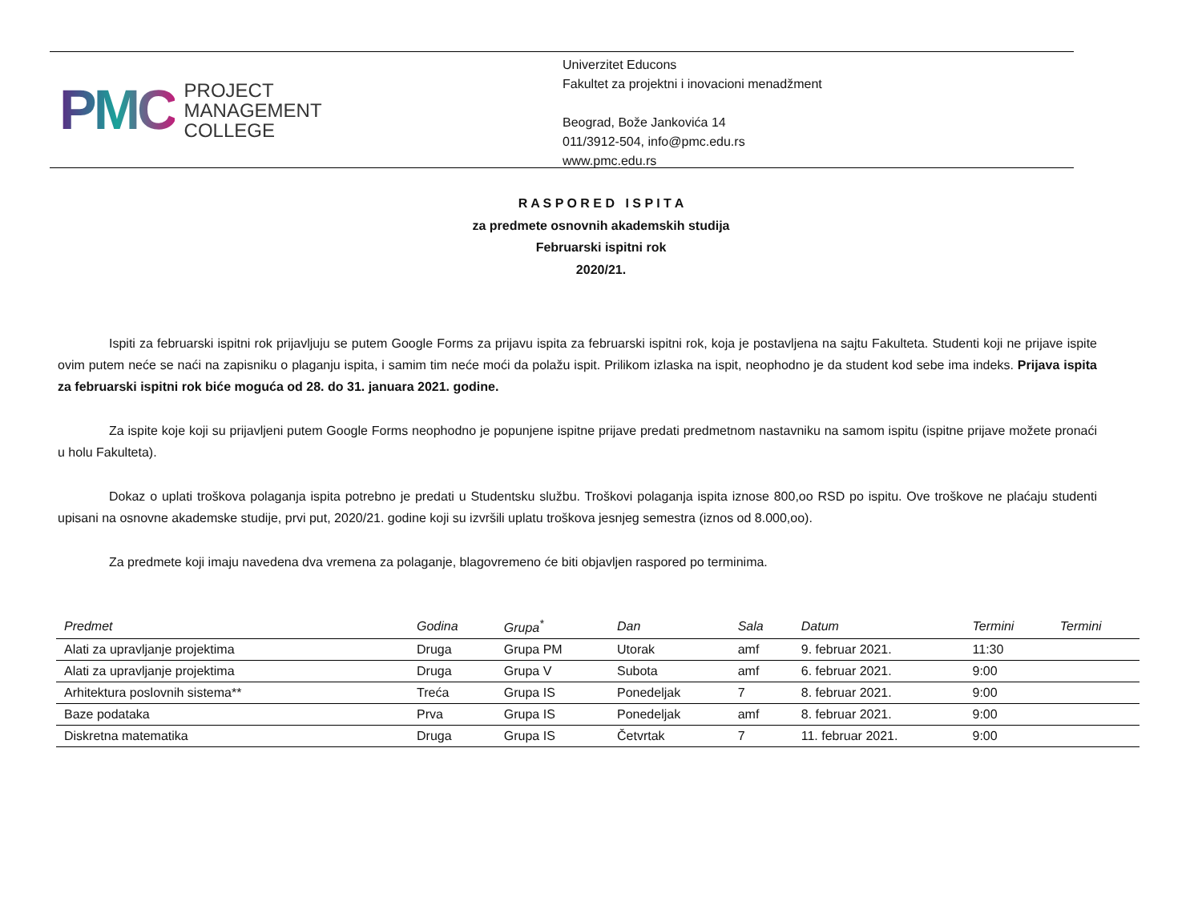PMC PROJECT
MANAGEMENT
COLLEGE
Univerzitet Educons
Fakultet za projektni i inovacioni menadžment
Beograd, Bože Jankovića 14
011/3912-504, info@pmc.edu.rs
www.pmc.edu.rs
R A S P O R E D I S P I T A
za predmete osnovnih akademskih studija
Februarski ispitni rok
2020/21.
Ispiti za februarski ispitni rok prijavljuju se putem Google Forms za prijavu ispita za februarski ispitni rok, koja je postavljena na sajtu Fakulteta. Studenti koji ne prijave ispite ovim putem neće se naći na zapisniku o plaganju ispita, i samim tim neće moći da polažu ispit. Prilikom izlaska na ispit, neophodno je da student kod sebe ima indeks. Prijava ispita za februarski ispitni rok biće moguća od 28. do 31. januara 2021. godine.
Za ispite koje koji su prijavljeni putem Google Forms neophodno je popunjene ispitne prijave predati predmetnom nastavniku na samom ispitu (ispitne prijave možete pronaći u holu Fakulteta).
Dokaz o uplati troškova polaganja ispita potrebno je predati u Studentsku službu. Troškovi polaganja ispita iznose 800,oo RSD po ispitu. Ove troškove ne plaćaju studenti upisani na osnovne akademske studije, prvi put, 2020/21. godine koji su izvršili uplatu troškova jesnjeg semestra (iznos od 8.000,oo).
Za predmete koji imaju navedena dva vremena za polaganje, blagovremeno će biti objavljen raspored po terminima.
| Predmet | Godina | Grupa<sup>*</sup> | Dan | Sala | Datum | Termini | Termini |
| --- | --- | --- | --- | --- | --- | --- | --- |
| Alati za upravljanje projektima | Druga | Grupa PM | Utorak | amf | 9. februar 2021. | 11:30 | |
| Alati za upravljanje projektima | Druga | Grupa V | Subota | amf | 6. februar 2021. | 9:00 | |
| Arhitektura poslovnih sistema** | Treća | Grupa IS | Ponedeljak | 7 | 8. februar 2021. | 9:00 | |
| Baze podataka | Prva | Grupa IS | Ponedeljak | amf | 8. februar 2021. | 9:00 | |
| Diskretna matematika | Druga | Grupa IS | Četvrtak | 7 | 11. februar 2021. | 9:00 | |